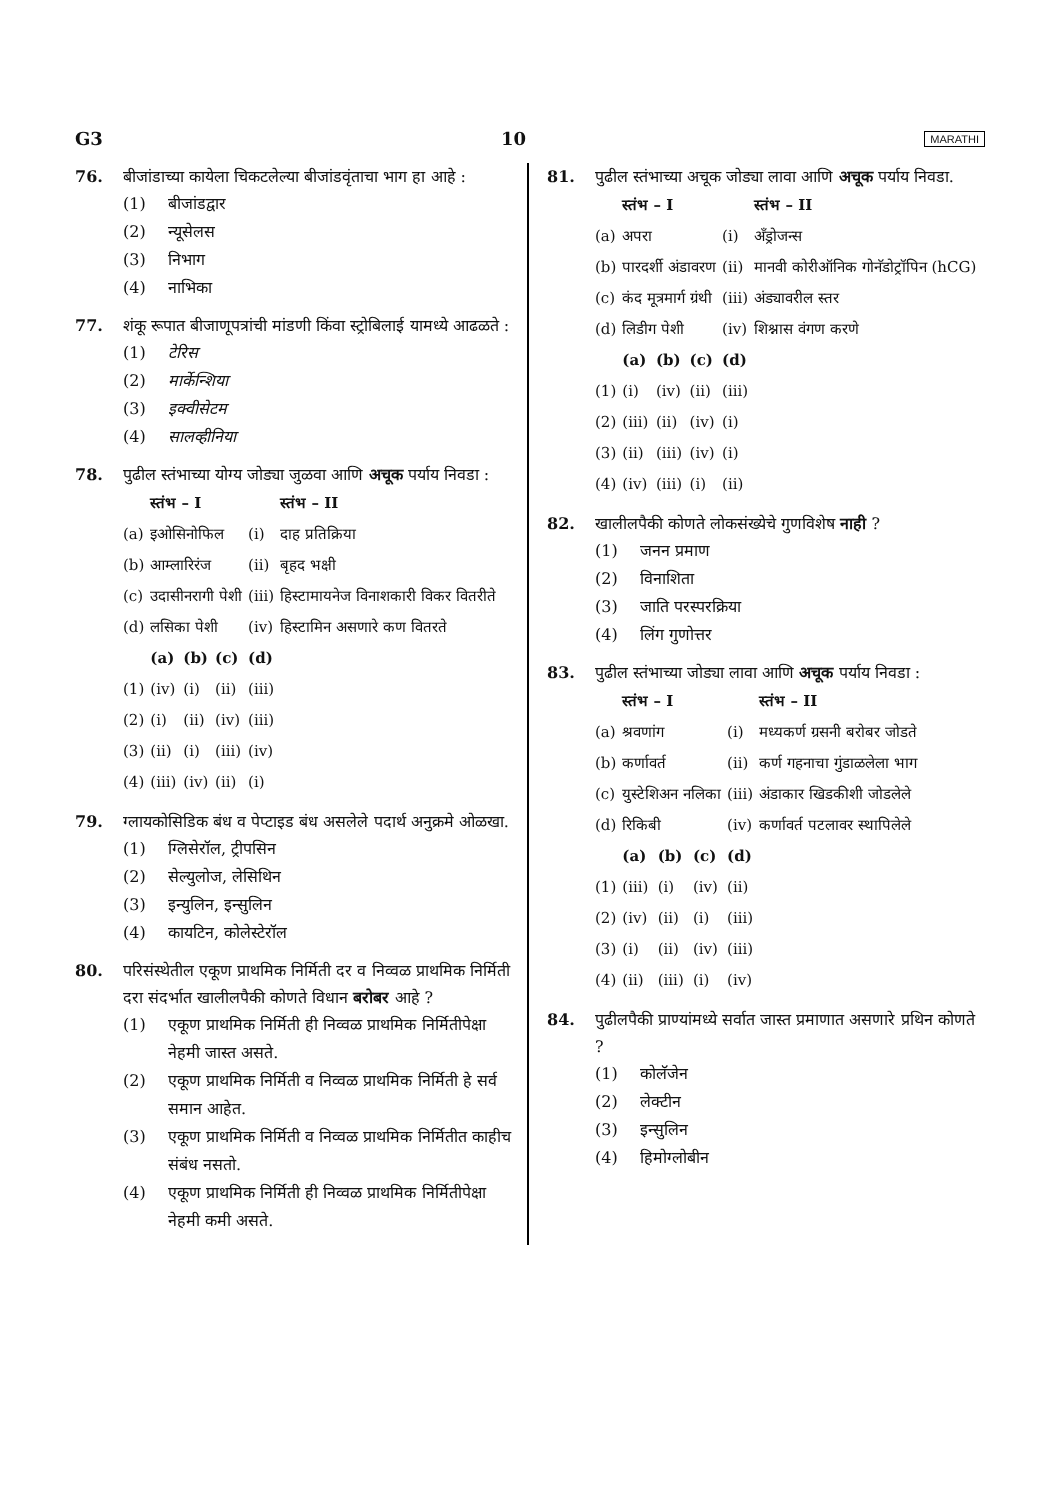G3 10 MARATHI
76. बीजांडाच्या कायेला चिकटलेल्या बीजांडवृंताचा भाग हा आहे :
(1) बीजांडद्वार
(2) न्यूसेलस
(3) निभाग
(4) नाभिका
77. शंकू रूपात बीजाणूपत्रांची मांडणी किंवा स्ट्रोबिलाई यामध्ये आढळते :
(1) टेरिस
(2) मार्केन्शिया
(3) इक्वीसेटम
(4) सालव्हीनिया
78. पुढील स्तंभाच्या योग्य जोड्या जुळवा आणि अचूक पर्याय निवडा :
| | स्तंभ – I | | | | स्तंभ – II |
| --- | --- | --- | --- | --- | --- |
| (a) | इओसिनोफिल | | | (i) | दाह प्रतिक्रिया |
| (b) | आम्लारिरंज | | | (ii) | बृहद भक्षी |
| (c) | उदासीनरागी पेशी | | | (iii) | हिस्टामायनेज विनाशकारी विकर वितरीते |
| (d) | लसिका पेशी | | | (iv) | हिस्टामिन असणारे कण वितरते |
| | (a) | (b) | (c) | (d) | |
| (1) | (iv) | (i) | (ii) | (iii) | |
| (2) | (i) | (ii) | (iv) | (iii) | |
| (3) | (ii) | (i) | (iii) | (iv) | |
| (4) | (iii) | (iv) | (ii) | (i) | |
79. ग्लायकोसिडिक बंध व पेप्टाइड बंध असलेले पदार्थ अनुक्रमे ओळखा.
(1) ग्लिसेरॉल, ट्रीपसिन
(2) सेल्युलोज, लेसिथिन
(3) इन्युलिन, इन्सुलिन
(4) कायटिन, कोलेस्टेरॉल
80. परिसंस्थेतील एकूण प्राथमिक निर्मिती दर व निव्वळ प्राथमिक निर्मिती दरा संदर्भात खालीलपैकी कोणते विधान बरोबर आहे ?
(1) एकूण प्राथमिक निर्मिती ही निव्वळ प्राथमिक निर्मितीपेक्षा नेहमी जास्त असते.
(2) एकूण प्राथमिक निर्मिती व निव्वळ प्राथमिक निर्मिती हे सर्व समान आहेत.
(3) एकूण प्राथमिक निर्मिती व निव्वळ प्राथमिक निर्मितीत काहीच संबंध नसतो.
(4) एकूण प्राथमिक निर्मिती ही निव्वळ प्राथमिक निर्मितीपेक्षा नेहमी कमी असते.
81. पुढील स्तंभाच्या अचूक जोड्या लावा आणि अचूक पर्याय निवडा.
| | स्तंभ – I | | | | स्तंभ – II |
| --- | --- | --- | --- | --- | --- |
| (a) | अपरा | | | (i) | अँड्रोजन्स |
| (b) | पारदर्शी अंडावरण | | | (ii) | मानवी कोरीऑनिक गोनॅडोट्रॉपिन (hCG) |
| (c) | कंद मूत्रमार्ग ग्रंथी | | | (iii) | अंड्यावरील स्तर |
| (d) | लिडीग पेशी | | | (iv) | शिश्नास वंगण करणे |
| | (a) | (b) | (c) | (d) | |
| (1) | (i) | (iv) | (ii) | (iii) | |
| (2) | (iii) | (ii) | (iv) | (i) | |
| (3) | (ii) | (iii) | (iv) | (i) | |
| (4) | (iv) | (iii) | (i) | (ii) | |
82. खालीलपैकी कोणते लोकसंख्येचे गुणविशेष नाही ?
(1) जनन प्रमाण
(2) विनाशिता
(3) जाति परस्परक्रिया
(4) लिंग गुणोत्तर
83. पुढील स्तंभाच्या जोड्या लावा आणि अचूक पर्याय निवडा :
| | स्तंभ – I | | | | स्तंभ – II |
| --- | --- | --- | --- | --- | --- |
| (a) | श्रवणांग | | | (i) | मध्यकर्ण ग्रसनी बरोबर जोडते |
| (b) | कर्णावर्त | | | (ii) | कर्ण गहनाचा गुंडाळलेला भाग |
| (c) | युस्टेशिअन नलिका | | | (iii) | अंडाकार खिडकीशी जोडलेले |
| (d) | रिकिबी | | | (iv) | कर्णावर्त पटलावर स्थापिलेले |
| | (a) | (b) | (c) | (d) | |
| (1) | (iii) | (i) | (iv) | (ii) | |
| (2) | (iv) | (ii) | (i) | (iii) | |
| (3) | (i) | (ii) | (iv) | (iii) | |
| (4) | (ii) | (iii) | (i) | (iv) | |
84. पुढीलपैकी प्राण्यांमध्ये सर्वात जास्त प्रमाणात असणारे प्रथिन कोणते ?
(1) कोलॅजेन
(2) लेक्टीन
(3) इन्सुलिन
(4) हिमोग्लोबीन